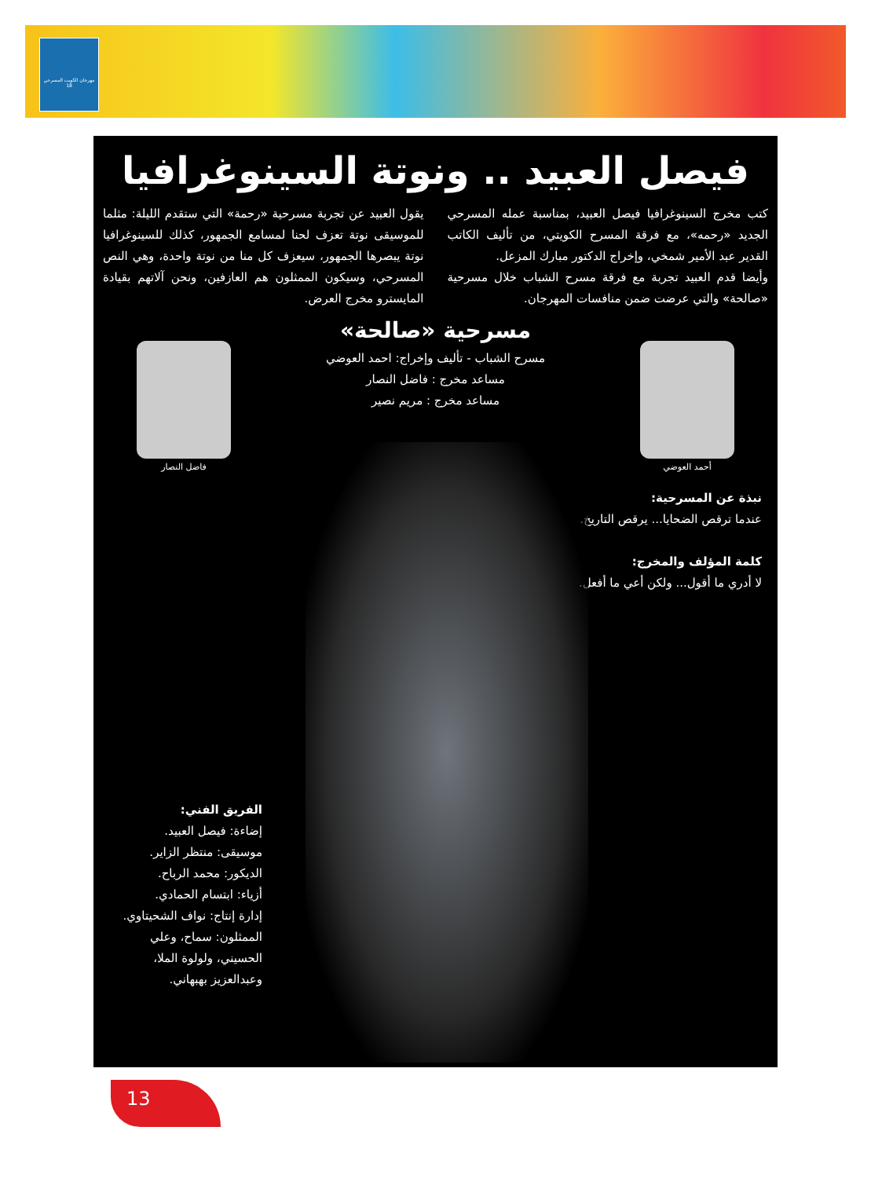مهرجان الكويت المسرحي 18
فيصل العبيد .. ونوتة السينوغرافيا
كتب مخرج السينوغرافيا فيصل العبيد، بمناسبة عمله المسرحي الجديد «رحمه»، مع فرقة المسرح الكويتي، من تأليف الكاتب القدير عبد الأمير شمخي، وإخراج الدكتور مبارك المزعل.
وأيضا قدم العبيد تجربة مع فرقة مسرح الشباب خلال مسرحية «صالحة» والتي عرضت ضمن منافسات المهرجان.
يقول العبيد عن تجربة مسرحية «رحمة» التي ستقدم الليلة: مثلما للموسيقى نوتة تعزف لحنا لمسامع الجمهور، كذلك للسينوغرافيا نوتة يبصرها الجمهور، سيعزف كل منا من نوتة واحدة، وهي النص المسرحي، وسيكون الممثلون هم العازفين، ونحن آلاتهم بقيادة المايسترو مخرج العرض.
مسرحية «صالحة»
مسرح الشباب - تأليف وإخراج: احمد العوضي
مساعد مخرج : فاضل النصار
مساعد مخرج : مريم نصير
أحمد العوضي فاضل النصار
نبذة عن المسرحية:
عندما ترقص الضحايا... يرقص التاريخ.
كلمة المؤلف والمخرج:
لا أدري ما أقول... ولكن أعي ما أفعل.
الفريق الفني:
إضاءة: فيصل العبيد.
موسيقى: منتظر الزاير.
الديكور: محمد الرباح.
أزياء: ابتسام الحمادي.
إدارة إنتاج: نواف الشحيتاوي.
الممثلون: سماح، وعلي الحسيني، ولولوة الملا، وعبدالعزيز بهبهاني.
13